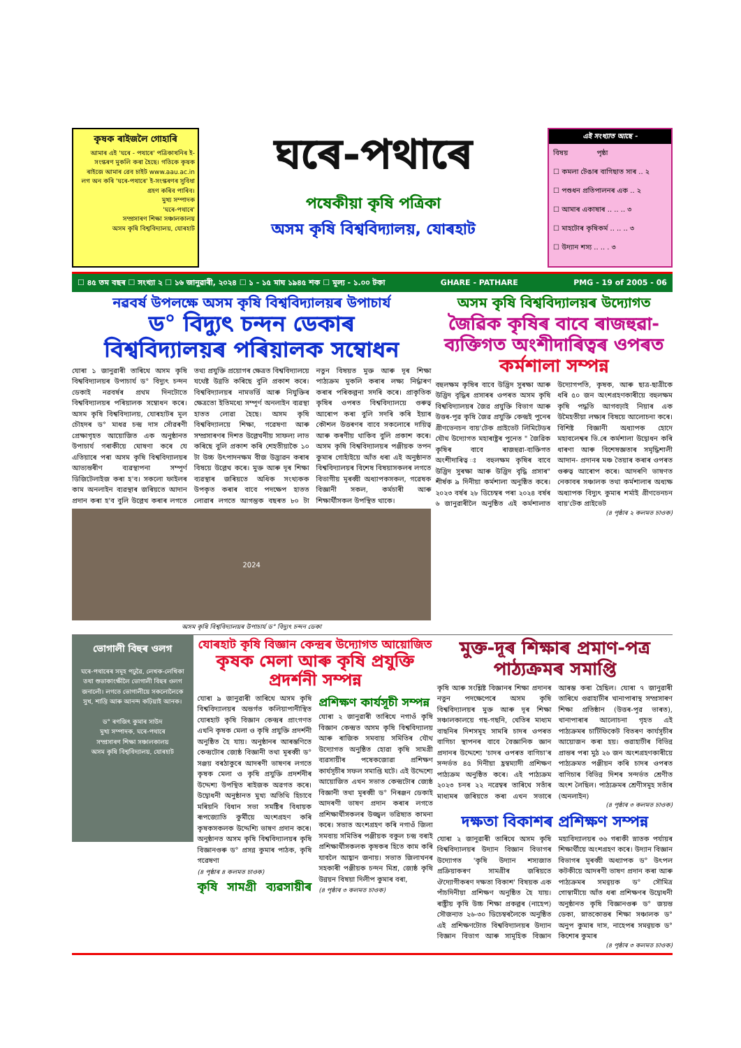কৃষক ৰাইজলৈ গোহাৰি
আমাৰ এই 'ঘৰে - পথাৰে' পত্ৰিকাখনিৰ ই-সংস্কৰণ মুকলি কৰা হৈছে। গতিকে কৃষক ৰাইজে আমাৰ ৱেব চাইট www.aau.ac.in লগ অন কৰি 'ঘৰে-পথাৰে' ই-সংস্কৰণৰ সুবিধা গ্ৰহণ কৰিব পাৰিব।
মুখ্য সম্পাদক
'ঘৰে-পথাৰে'
সম্প্ৰসাৰণ শিক্ষা সঞ্চালকালয়
অসম কৃষি বিশ্ববিদ্যালয়, যোৰহাট
ঘৰে-পথাৰে
পষেকীয়া কৃষি পত্ৰিকা
অসম কৃষি বিশ্ববিদ্যালয়, যোৰহাট
এই সংখ্যাত আছে -
বিষয় পৃষ্ঠা
☐ কমলা টেঙাৰ বাগিছাত সাৰ .. ২
☐ পশুধন প্ৰতিপালনৰ এক .. ২
☐ আমাৰ একাষাৰ .. .. .. ৩
☐ মাহটোৰ কৃষিকৰ্ম .. .. .. ৩
☐ উদ্যান শস্য .. .. . ৩
☐ ৪৫ তম বছৰ ☐ সংখ্যা ২ ☐ ১৬ জানুৱাৰী, ২০২৪ ☐ ১ - ১৫ মাঘ ১৯৪৫ শক ☐ মূল্য - ১.০০ টকা GHARE - PATHARE PMG - 19 of 2005 - 06
নৱবৰ্ষ উপলক্ষে অসম কৃষি বিশ্ববিদ্যালয়ৰ উপাচাৰ্য
ড° বিদ্যুৎ চন্দন ডেকাৰ
বিশ্ববিদ্যালয়ৰ পৰিয়ালক সম্বোধন
যোৰা ১ জানুৱাৰী তাৰিখে অসম কৃষি বিশ্ববিদ্যালয়ৰ উপাচাৰ্য ড° বিদ্যুৎ চন্দন ডেকাই নৱবৰ্ষৰ প্ৰথম দিনটোতে বিশ্ববিদ্যালয়ৰ পৰিয়ালক সম্বোধন কৰে। অসম কৃষি বিশ্ববিদ্যালয়, যোৰহাটৰ মূল চৌহদৰ ড° মাধৱ চন্দ্ৰ দাস সোঁৱৰণী প্ৰেক্ষাগৃহত আয়োজিত এক অনুষ্ঠানত উপাচাৰ্য গৰাকীয়ে ঘোষণা কৰে যে এতিয়াৰে পৰা অসম কৃষি বিশ্ববিদ্যালয়ৰ আভ্যন্তৰীণ ব্যৱস্থাপনা সম্পূৰ্ণ ডিজিটেলাইজ কৰা হ'ব। সকলো ফাইলৰ কাম অনলাইন ব্যৱস্থাৰ জৰিয়তে আদান প্ৰদান কৰা হ'ব বুলি উল্লেখ কৰাৰ লগতে তথ্য প্ৰযুক্তি প্ৰয়োগৰ ক্ষেত্ৰত বিশ্ববিদ্যালয়ে যথেষ্ট উন্নতি কৰিছে বুলি প্ৰকাশ কৰে। বিশ্ববিদ্যালয়ৰ নামভৰ্ত্তি আৰু নিযুক্তিৰ ক্ষেত্ৰতো ইতিমধ্যে সম্পূৰ্ণ অনলাইন ব্যৱস্থা হাতত লোৱা হৈছে। অসম কৃষি বিশ্ববিদ্যালয়ে শিক্ষা, গৱেষণা আৰু সম্প্ৰসাৰণৰ দিশত উল্লেখনীয় সাফল্য লাভ কৰিছে বুলি প্ৰকাশ কৰি শেহতীয়াকৈ ১০ টা উচ্চ উৎপাদনক্ষম বীজ উদ্ভাৱন কৰাৰ বিষয়ে উল্লেখ কৰে। মুক্ত আৰু দূৰ শিক্ষা ব্যৱস্থাৰ জৰিয়তে অধিক সংখ্যকক উপকৃত কৰাৰ বাবে পদক্ষেপ হাতত লোৱাৰ লগতে আগন্তুক বছৰত ৮০ টা নতুন বিষয়ত মুক্ত আৰু দূৰ শিক্ষা পাঠ্যক্ৰম মুকলি কৰাৰ লক্ষ্য নিৰ্দ্ধাৰণ কৰাৰ পৰিকল্পনা সদৰি কৰে। প্ৰাকৃতিক কৃষিৰ ওপৰত বিশ্ববিদ্যালয়ে গুৰুত্ব আৰোপ কৰা বুলি সদৰি কৰি ইয়াৰ কৌশল উত্তৰণৰ বাবে সকলোৰে দায়িত্ব আৰু কৰণীয় থাকিব বুলি প্ৰকাশ কৰে। অসম কৃষি বিশ্ববিদ্যালয়ৰ পঞ্জীয়ক তপন কুমাৰ গোহাঁইয়ে আঁত ধৰা এই অনুষ্ঠানত বিশ্ববিদ্যালয়ৰ বিশেষ বিষয়াসকলৰ লগতে বিভাগীয় মূৰব্বী অধ্যাপকসকল, গৱেষক বিজ্ঞানী সকল, কৰ্মচাৰী আৰু শিক্ষাৰ্থীসকল উপস্থিত থাকে।
2024
অসম কৃষি বিশ্ববিদ্যালয়ৰ উপাচাৰ্য ড° বিদ্যুৎ চন্দন ডেকা
অসম কৃষি বিশ্ববিদ্যালয়ৰ উদ্যোগত
জৈৱিক কৃষিৰ বাবে ৰাজহুৱা-ব্যক্তিগত অংশীদাৰিত্বৰ ওপৰত
কৰ্মশালা সম্পন্ন
বহুলক্ষম কৃষিৰ বাবে উদ্ভিদ সুৰক্ষা আৰু উদ্ভিদ বৃদ্ধিৰ প্ৰসাৰৰ ওপৰত অসম কৃষি বিশ্ববিদ্যালয়ৰ জৈৱ প্ৰযুক্তি বিভাগ আৰু উত্তৰ-পূৱ কৃষি জৈৱ প্ৰযুক্তি কেন্দ্ৰই পুনেৰ গ্ৰীণভেনচন বায়'টেক প্ৰাইভেট লিমিটেডৰ যৌথ উদ্যোগত মহাৰাষ্ট্ৰৰ পুনেত " জৈৱিক কৃষিৰ বাবে ৰাজহুৱা-ব্যক্তিগত অংশীদাৰিত্ব ঃ বহুলক্ষম কৃষিৰ বাবে উদ্ভিদ সুৰক্ষা আৰু উদ্ভিদ বৃদ্ধি প্ৰসাৰ" শীৰ্ষক ৯ দিনীয়া কৰ্মশালা অনুষ্ঠিত কৰে। ২০২৩ বৰ্ষৰ ২৮ ডিচেম্বৰ পৰা ২০২৪ বৰ্ষৰ ৬ জানুৱাৰীলৈ অনুষ্ঠিত এই কৰ্মশালাত উদ্যোগপতি, কৃষক, আৰু ছাত্ৰ-ছাত্ৰীকে ধৰি ৫০ জন অংশগ্ৰহণকাৰীয়ে বহুলক্ষম কৃষি পদ্ধতি আগবঢ়াই নিয়াৰ এক উমৈহতীয়া লক্ষ্যৰ বিষয়ে আলোচনা কৰে। বিশিষ্ট বিজ্ঞানী অধ্যাপক হোদে মহাবলেশ্বৰ ভি.ৰে কৰ্মশালা উদ্বোধন কৰি ধাৰণা আৰু বিশেষজ্ঞতাৰ সমৃদ্ধিশালী আদান- প্ৰদানৰ মঞ্চ তৈয়াৰ কৰাৰ ওপৰত গুৰুত্ব আৰোপ কৰে। আদৰণি ভাষণত নেকাবৰ সঞ্চালক তথা কৰ্মশালাৰ অধ্যক্ষ অধ্যাপক বিদ্যুৎ কুমাৰ শৰ্মাই গ্ৰীণভেনচন বায়'টেক প্ৰাইভেট
(৪ পৃষ্ঠাৰ ২ কলমত চাওক)
ভোগালী বিহুৰ ওলগ
ঘৰে-পথাৰেৰ সমূহ পঢ়ুৱৈ, লেখক-লেখিকা তথা শুভাকাংক্ষীলৈ ভোগালী বিহুৰ ওলগ জনালোঁ। লগতে ভোগালীয়ে সকলোলৈকে সুখ, শান্তি আৰু আনন্দ কঢ়িয়াই আনক।
ড° ৰণজিৎ কুমাৰ সাউদ
মুখ্য সম্পাদক, ঘৰে-পথাৰে
সম্প্ৰসাৰণ শিক্ষা সঞ্চালকালয়
অসম কৃষি বিশ্ববিদ্যালয়, যোৰহাট
যোৰহাট কৃষি বিজ্ঞান কেন্দ্ৰৰ উদ্যোগত আয়োজিত
কৃষক মেলা আৰু কৃষি প্ৰযুক্তি প্ৰদৰ্শনী সম্পন্ন
যোৰা ৯ জানুৱাৰী তাৰিখে অসম কৃষি বিশ্ববিদ্যালয়ৰ অন্তৰ্গত কলিয়াপানীস্থিত যোৰহাট কৃষি বিজ্ঞান কেন্দ্ৰৰ প্ৰাংগণত এখনি কৃষক মেলা ও কৃষি প্ৰযুক্তি প্ৰদৰ্শনী অনুষ্ঠিত হৈ যায়। অনুষ্ঠানৰ আৰম্ভণিতে কেন্দ্ৰটোৰ জ্যেষ্ঠ বিজ্ঞানী তথা মূৰব্বী ড° সঞ্জয় বৰঠাকুৰে আদৰণী ভাষণৰ লগতে কৃষক মেলা ও কৃষি প্ৰযুক্তি প্ৰদৰ্শনীৰ উদ্দেশ্য উপস্থিত ৰাইজক অৱগত কৰে। উদ্বোধনী অনুষ্ঠানত মুখ্য অতিথি হিচাবে মৰিয়নি বিধান সভা সমষ্টিৰ বিধায়ক ৰূপজ্যোতি কুৰ্মীয়ে অংশগ্ৰহণ কৰি কৃষকসকলক উদ্দেশ্যি ভাষণ প্ৰদান কৰে। অনুষ্ঠানত অসম কৃষি বিশ্ববিদ্যালয়ৰ কৃষি বিজ্ঞানগুৰু ড° প্ৰসন্ন কুমাৰ পাঠক, কৃষি গৱেষণা
(৪ পৃষ্ঠাৰ ৪ কলমত চাওক)
কৃষি সামগ্ৰী ব্যৱসায়ীৰ প্ৰশিক্ষণ কাৰ্যসূচী সম্পন্ন
যোৰা ২ জানুৱাৰী তাৰিখে নগাওঁ কৃষি বিজ্ঞান কেন্দ্ৰত অসম কৃষি বিশ্ববিদ্যালয় আৰু ৰাজিক সমবায় সমিতিৰ যৌথ উদ্যোগত অনুষ্ঠিত হোৱা কৃষি সামগ্ৰী ব্যৱসায়ীৰ পষেকজোৱা প্ৰশিক্ষণ কাৰ্যসূচীৰ সফল সমাপ্তি ঘটে। এই উদ্দেশ্যে আয়োজিত এখন সভাত কেন্দ্ৰটোৰ জ্যেষ্ঠ বিজ্ঞানী তথা মূৰব্বী ড° নিৰঞ্জন ডেকাই আদৰণী ভাষণ প্ৰদান কৰাৰ লগতে প্ৰশিক্ষাৰ্থীসকলৰ উজ্জ্বল ভৱিষ্যত কামনা কৰে। সভাত অংশগ্ৰহণ কৰি নগাওঁ জিলা সমবায় সমিতিৰ পঞ্জীয়ক বকুল চন্দ্ৰ বৰাই প্ৰশিক্ষাৰ্থীসকলক কৃষকৰ হিতে কাম কৰি যাবলৈ আহ্বান জনায়। সভাত জিলাখনৰ সহকাৰী পঞ্জীয়ক চন্দন মিশ্ৰ, জ্যেষ্ঠ কৃষি উন্নয়ন বিষয়া দিলীপ কুমাৰ বৰা,
(৪ পৃষ্ঠাৰ ৩ কলমত চাওক)
মুক্ত-দূৰ শিক্ষাৰ প্ৰমাণ-পত্ৰ পাঠ্যক্ৰমৰ সমাপ্তি
কৃষি আৰু সংশ্লিষ্ট বিজ্ঞানৰ শিক্ষা প্ৰদানৰ নতুন পদক্ষেপেৰে অসম কৃষি বিশ্ববিদ্যালয়ৰ মুক্ত আৰু দূৰ শিক্ষা সঞ্চালকালয়ে গছ-গছনি, খেতিৰ মাধ্যম বাছনিৰ দিশসমূহ সামৰি চাদৰ ওপৰত বাগিচা স্থাপনৰ বাবে বৈজ্ঞানিক জ্ঞান প্ৰদানৰ উদ্দেশ্যে 'চাদৰ ওপৰত বাগিচা'ৰ সন্দৰ্ভত ৪৫ দিনীয়া হ্ৰস্বম্যাদী প্ৰশিক্ষণ পাঠ্যক্ৰম অনুষ্ঠিত কৰে। এই পাঠ্যক্ৰম ২০২৩ চনৰ ২২ নৱেম্বৰ তাৰিখে সতাঁৰ মাধ্যমৰ জৰিয়তে কৰা এখন সভাৰে আৰম্ভ কৰা হৈছিল। যোৰা ৭ জানুৱাৰী তাৰিখে গুৱাহাটীৰ খানাপাৰাস্থ সম্প্ৰসাৰণ শিক্ষা প্ৰতিষ্ঠান (উত্তৰ-পূৱ ভাৰত), খানাপাৰাৰ আলোচনা গৃহত এই পাঠ্যক্ৰমৰ চাৰ্টিফিকেট বিতৰণ কাৰ্যসূচীৰ আয়োজন কৰা হয়। গুৱাহাটীৰ বিভিন্ন প্ৰান্তৰ পৰা মুঠ ২৬ জন অংশগ্ৰহণকাৰীয়ে পাঠ্যক্ৰমত পঞ্জীয়ন কৰি চাদৰ ওপৰত বাগিচাৰ বিভিন্ন দিশৰ সন্দৰ্ভত শ্ৰেণীত অংশ লৈছিল। পাঠ্যক্ৰমৰ শ্ৰেণীসমূহ সতাঁৰ (অনলাইন)
(৪ পৃষ্ঠাৰ ৩ কলমত চাওক)
দক্ষতা বিকাশৰ প্ৰশিক্ষণ সম্পন্ন
যোৰা ২ জানুৱাৰী তাৰিখে অসম কৃষি বিশ্ববিদ্যালয়ৰ উদ্যান বিজ্ঞান বিভাগৰ উদ্যোগত 'কৃষি উদ্যান শস্যজাত প্ৰক্ৰিয়াকৰণ সামগ্ৰীৰ জৰিয়তে ঔদ্যোগীকৰণ দক্ষতা বিকাশ' বিষয়ক এক পাঁচদিনীয়া প্ৰশিক্ষণ অনুষ্ঠিত হৈ যায়। ৰাষ্ট্ৰীয় কৃষি উচ্চ শিক্ষা প্ৰকল্পৰ (নাহেপ) সৌজন্যত ২৬-৩০ ডিচেম্বৰলৈকে অনুষ্ঠিত এই প্ৰশিক্ষণটোত বিশ্ববিদ্যালয়ৰ উদ্যান বিজ্ঞান বিভাগ আৰু সামূহিক বিজ্ঞান মহাবিদ্যালয়ৰ ৩৬ গৰাকী স্নাতক পৰ্যায়ৰ শিক্ষাৰ্থীয়ে অংশগ্ৰহণ কৰে। উদ্যান বিজ্ঞান বিভাগৰ মূৰব্বী অধ্যাপক ড° উৎপল কটকীয়ে আদৰণী ভাষণ প্ৰদান কৰা আৰু পাঠ্যক্ৰমৰ সমন্বয়ক ড° সৌমিত্ৰ গোস্বামীয়ে আঁত ধৰা প্ৰশিক্ষণৰ উদ্বোধনী অনুষ্ঠানত কৃষি বিজ্ঞানগুৰু ড° জয়ন্ত ডেকা, স্নাতকোত্তৰ শিক্ষা সঞ্চালক ড° অনুপ কুমাৰ দাস, নাহেপৰ সমন্বয়ক ড° কিশোৰ কুমাৰ
(৪ পৃষ্ঠাৰ ৩ কলমত চাওক)